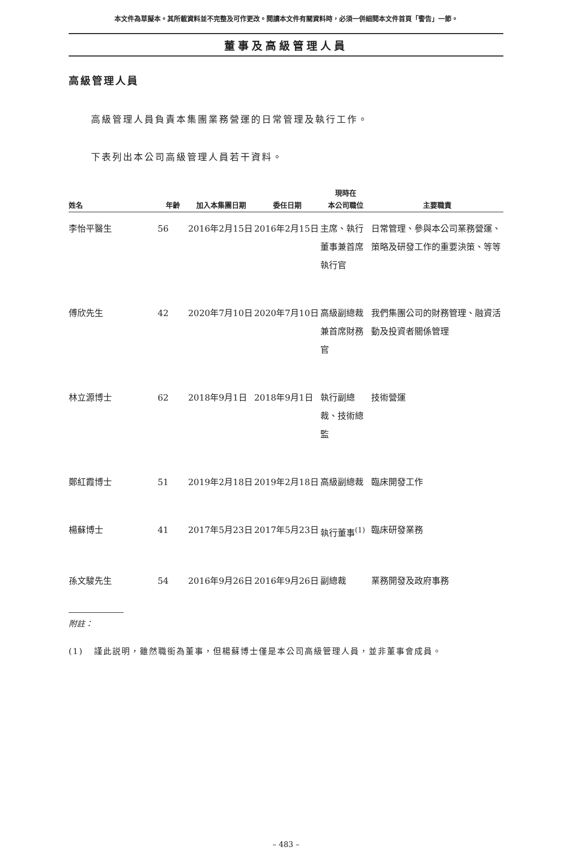本文件為草擬本。其所載資料並不完整及可作更改。閱讀本文件有關資料時，必須一併細閱本文件首頁「警告」一節。
董事及高級管理人員
高級管理人員
高級管理人員負責本集團業務營運的日常管理及執行工作。
下表列出本公司高級管理人員若干資料。
| | | | | 現時在 | |
| --- | --- | --- | --- | --- | --- |
| 姓名 | 年齡 | 加入本集團日期 | 委任日期 | 本公司職位 | 主要職責 |
| 李怡平醫生 | 56 | 2016年2月15日 | 2016年2月15日 | 主席、執行董事兼首席執行官 | 日常管理、參與本公司業務營運、策略及研發工作的重要決策、等等 |
| 傅欣先生 | 42 | 2020年7月10日 | 2020年7月10日 | 高級副總裁兼首席財務官 | 我們集團公司的財務管理、融資活動及投資者關係管理 |
| 林立源博士 | 62 | 2018年9月1日 | 2018年9月1日 | 執行副總裁、技術總監 | 技術營運 |
| 鄭紅霞博士 | 51 | 2019年2月18日 | 2019年2月18日 | 高級副總裁 | 臨床開發工作 |
| 楊蘇博士 | 41 | 2017年5月23日 | 2017年5月23日 | 執行董事<sup>(1)</sup> | 臨床研發業務 |
| 孫文駿先生 | 54 | 2016年9月26日 | 2016年9月26日 | 副總裁 | 業務開發及政府事務 |
附註：
(1) 謹此説明，雖然職銜為董事，但楊蘇博士僅是本公司高級管理人員，並非董事會成員。
– 483 –